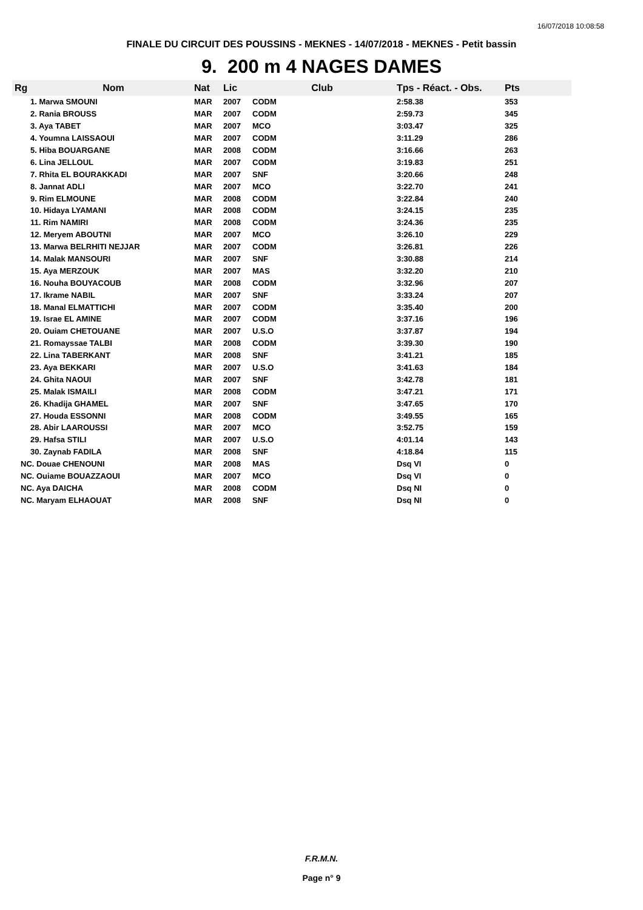16/07/2018 10:08:58
FINALE DU CIRCUIT DES POUSSINS - MEKNES - 14/07/2018 - MEKNES - Petit bassin
9. 200 m 4 NAGES DAMES
| Rg | Nom | Nat | Lic | Club | Tps - Réact. - Obs. | Pts |
| --- | --- | --- | --- | --- | --- | --- |
| 1. Marwa SMOUNI | | MAR | 2007 | CODM | 2:58.38 | 353 |
| 2. Rania BROUSS | | MAR | 2007 | CODM | 2:59.73 | 345 |
| 3. Aya TABET | | MAR | 2007 | MCO | 3:03.47 | 325 |
| 4. Youmna LAISSAOUI | | MAR | 2007 | CODM | 3:11.29 | 286 |
| 5. Hiba BOUARGANE | | MAR | 2008 | CODM | 3:16.66 | 263 |
| 6. Lina JELLOUL | | MAR | 2007 | CODM | 3:19.83 | 251 |
| 7. Rhita EL BOURAKKADI | | MAR | 2007 | SNF | 3:20.66 | 248 |
| 8. Jannat ADLI | | MAR | 2007 | MCO | 3:22.70 | 241 |
| 9. Rim ELMOUNE | | MAR | 2008 | CODM | 3:22.84 | 240 |
| 10. Hidaya LYAMANI | | MAR | 2008 | CODM | 3:24.15 | 235 |
| 11. Rim NAMIRI | | MAR | 2008 | CODM | 3:24.36 | 235 |
| 12. Meryem ABOUTNI | | MAR | 2007 | MCO | 3:26.10 | 229 |
| 13. Marwa BELRHITI NEJJAR | | MAR | 2007 | CODM | 3:26.81 | 226 |
| 14. Malak MANSOURI | | MAR | 2007 | SNF | 3:30.88 | 214 |
| 15. Aya MERZOUK | | MAR | 2007 | MAS | 3:32.20 | 210 |
| 16. Nouha BOUYACOUB | | MAR | 2008 | CODM | 3:32.96 | 207 |
| 17. Ikrame NABIL | | MAR | 2007 | SNF | 3:33.24 | 207 |
| 18. Manal ELMATTICHI | | MAR | 2007 | CODM | 3:35.40 | 200 |
| 19. Israe EL AMINE | | MAR | 2007 | CODM | 3:37.16 | 196 |
| 20. Ouiam CHETOUANE | | MAR | 2007 | U.S.O | 3:37.87 | 194 |
| 21. Romayssae TALBI | | MAR | 2008 | CODM | 3:39.30 | 190 |
| 22. Lina TABERKANT | | MAR | 2008 | SNF | 3:41.21 | 185 |
| 23. Aya BEKKARI | | MAR | 2007 | U.S.O | 3:41.63 | 184 |
| 24. Ghita NAOUI | | MAR | 2007 | SNF | 3:42.78 | 181 |
| 25. Malak ISMAILI | | MAR | 2008 | CODM | 3:47.21 | 171 |
| 26. Khadija GHAMEL | | MAR | 2007 | SNF | 3:47.65 | 170 |
| 27. Houda ESSONNI | | MAR | 2008 | CODM | 3:49.55 | 165 |
| 28. Abir LAAROUSSI | | MAR | 2007 | MCO | 3:52.75 | 159 |
| 29. Hafsa STILI | | MAR | 2007 | U.S.O | 4:01.14 | 143 |
| 30. Zaynab FADILA | | MAR | 2008 | SNF | 4:18.84 | 115 |
| NC. Douae CHENOUNI | | MAR | 2008 | MAS | Dsq VI | 0 |
| NC. Ouiame BOUAZZAOUI | | MAR | 2007 | MCO | Dsq VI | 0 |
| NC. Aya DAICHA | | MAR | 2008 | CODM | Dsq NI | 0 |
| NC. Maryam ELHAOUAT | | MAR | 2008 | SNF | Dsq NI | 0 |
F.R.M.N.
Page n° 9